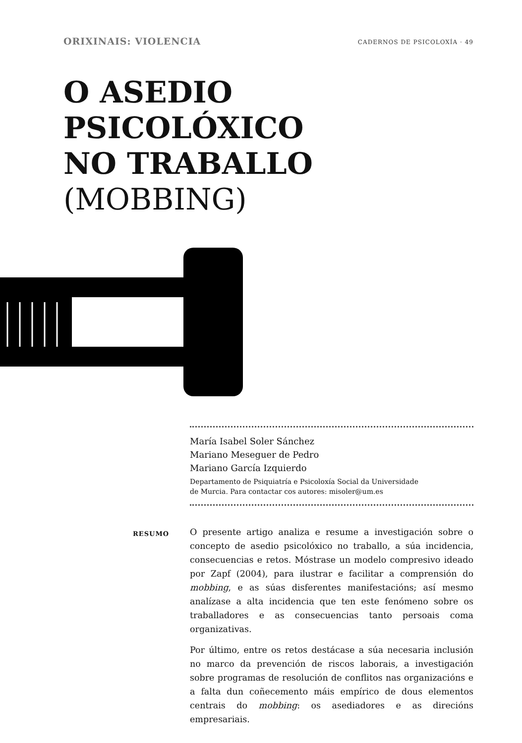ORIXINAIS: VIOLENCIA CADERNOS DE PSICOLOXÍA · 49
O ASEDIO
PSICOLÓXICO
NO TRABALLO
(MOBBING)
María Isabel Soler Sánchez
Mariano Meseguer de Pedro
Mariano García Izquierdo
Departamento de Psiquiatría e Psicoloxía Social da Universidade
de Murcia. Para contactar cos autores: misoler@um.es
RESUMO
O presente artigo analiza e resume a investigación sobre o concepto de asedio psicolóxico no traballo, a súa incidencia, consecuencias e retos. Móstrase un modelo compresivo ideado por Zapf (2004), para ilustrar e facilitar a comprensión do mobbing, e as súas disferentes manifestacións; así mesmo analízase a alta incidencia que ten este fenómeno sobre os traballadores e as consecuencias tanto persoais coma organizativas.
Por último, entre os retos destácase a súa necesaria inclusión no marco da prevención de riscos laborais, a investigación sobre programas de resolución de conflitos nas organizacións e a falta dun coñecemento máis empírico de dous elementos centrais do mobbing: os asediadores e as direcións empresariais.